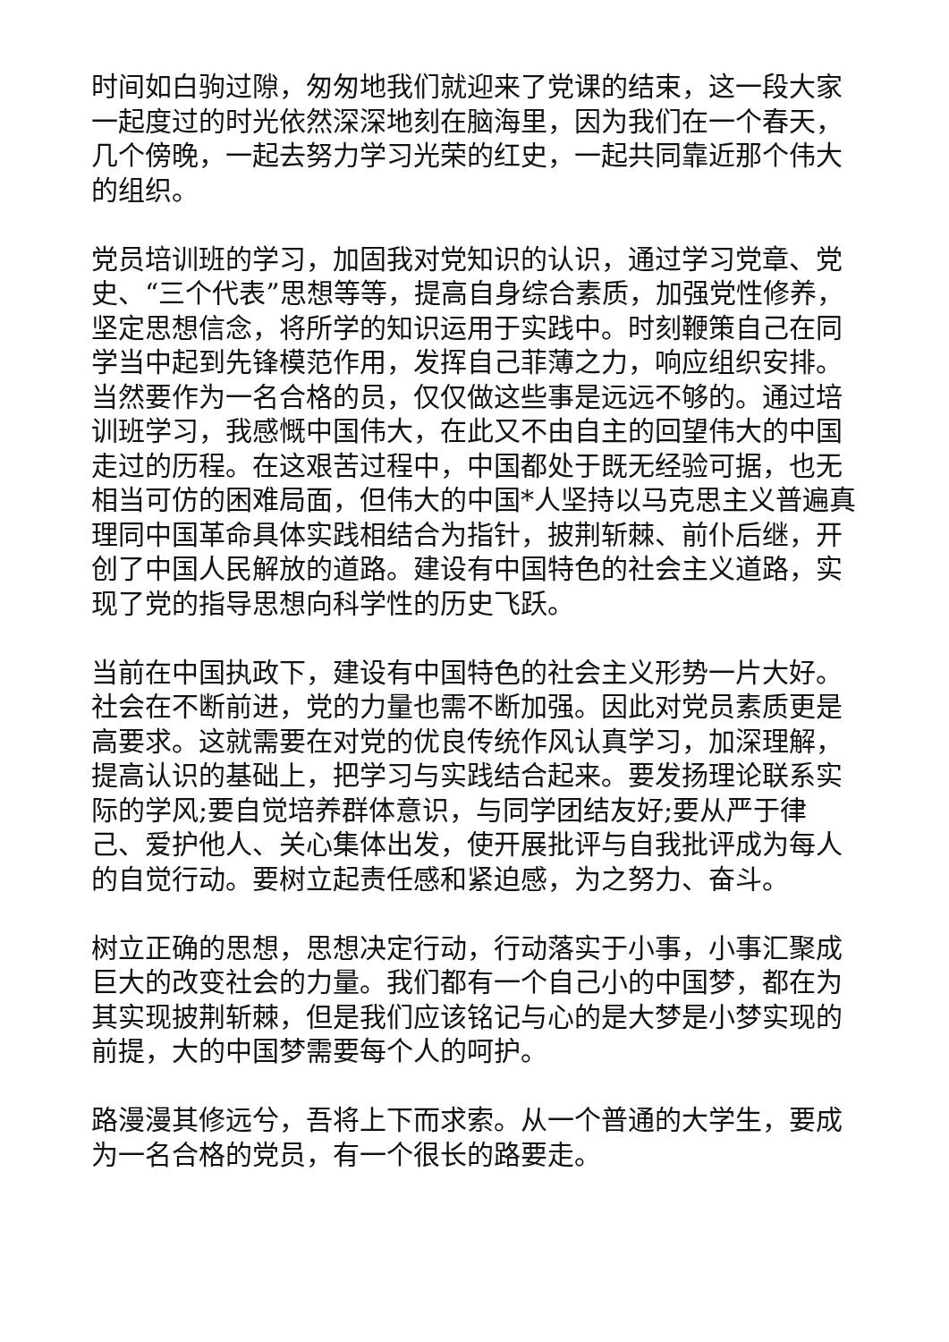时间如白驹过隙，匆匆地我们就迎来了党课的结束，这一段大家一起度过的时光依然深深地刻在脑海里，因为我们在一个春天，几个傍晚，一起去努力学习光荣的红史，一起共同靠近那个伟大的组织。
党员培训班的学习，加固我对党知识的认识，通过学习党章、党史、“三个代表”思想等等，提高自身综合素质，加强党性修养，坚定思想信念，将所学的知识运用于实践中。时刻鞭策自己在同学当中起到先锋模范作用，发挥自己菲薄之力，响应组织安排。当然要作为一名合格的员，仅仅做这些事是远远不够的。通过培训班学习，我感慨中国伟大，在此又不由自主的回望伟大的中国走过的历程。在这艰苦过程中，中国都处于既无经验可据，也无相当可仿的困难局面，但伟大的中国*人坚持以马克思主义普遍真理同中国革命具体实践相结合为指针，披荆斩棘、前仆后继，开创了中国人民解放的道路。建设有中国特色的社会主义道路，实现了党的指导思想向科学性的历史飞跃。
当前在中国执政下，建设有中国特色的社会主义形势一片大好。社会在不断前进，党的力量也需不断加强。因此对党员素质更是高要求。这就需要在对党的优良传统作风认真学习，加深理解，提高认识的基础上，把学习与实践结合起来。要发扬理论联系实际的学风;要自觉培养群体意识，与同学团结友好;要从严于律己、爱护他人、关心集体出发，使开展批评与自我批评成为每人的自觉行动。要树立起责任感和紧迫感，为之努力、奋斗。
树立正确的思想，思想决定行动，行动落实于小事，小事汇聚成巨大的改变社会的力量。我们都有一个自己小的中国梦，都在为其实现披荆斩棘，但是我们应该铭记与心的是大梦是小梦实现的前提，大的中国梦需要每个人的呵护。
路漫漫其修远兮，吾将上下而求索。从一个普通的大学生，要成为一名合格的党员，有一个很长的路要走。